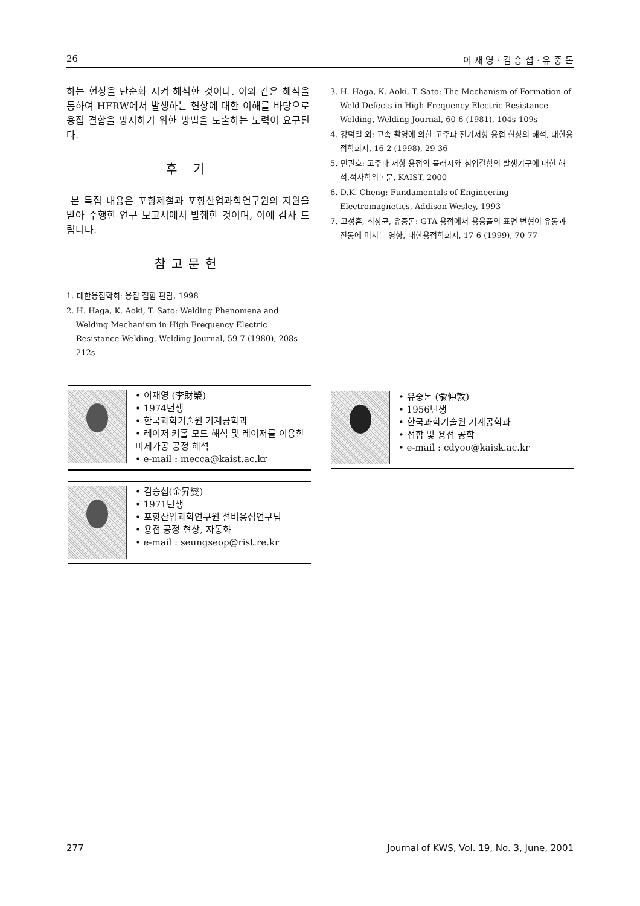26 이 재 영 · 김 승 섭 · 유 중 돈
하는 현상을 단순화 시켜 해석한 것이다. 이와 같은 해석을 통하여 HFRW에서 발생하는 현상에 대한 이해를 바탕으로 용접 결함을 방지하기 위한 방법을 도출하는 노력이 요구된다.
후 기
본 특집 내용은 포항제철과 포항산업과학연구원의 지원을 받아 수행한 연구 보고서에서 발췌한 것이며, 이에 감사 드립니다.
참고문헌
1. 대한용접학회: 용접 접합 편람, 1998
2. H. Haga, K. Aoki, T. Sato: Welding Phenomena and Welding Mechanism in High Frequency Electric Resistance Welding, Welding Journal, 59-7 (1980), 208s-212s
3. H. Haga, K. Aoki, T. Sato: The Mechanism of Formation of Weld Defects in High Frequency Electric Resistance Welding, Welding Journal, 60-6 (1981), 104s-109s
4. 강덕일 외: 고속 촬영에 의한 고주파 전기저항 용접 현상의 해석, 대한용접학회지, 16-2 (1998), 29-36
5. 민관호: 고주파 저항 용접의 플래시와 침입결함의 발생기구에 대한 해석,석사학위논문, KAIST, 2000
6. D.K. Cheng: Fundamentals of Engineering Electromagnetics, Addison-Wesley, 1993
7. 고성훈, 최상균, 유중돈: GTA 용접에서 용융풀의 표면 변형이 유동과 진동에 미치는 영향, 대한용접학회지, 17-6 (1999), 70-77
• 이재영 (李財榮)
• 1974년생
• 한국과학기술원 기계공학과
• 레이저 키홀 모드 해석 및 레이저를 이용한 미세가공 공정 해석
• e-mail : mecca@kaist.ac.kr
• 유중돈 (兪仲敦)
• 1956년생
• 한국과학기술원 기계공학과
• 접합 및 용접 공학
• e-mail : cdyoo@kaisk.ac.kr
• 김승섭(金昇燮)
• 1971년생
• 포항산업과학연구원 설비용접연구팀
• 용접 공정 현상, 자동화
• e-mail : seungseop@rist.re.kr
277 Journal of KWS, Vol. 19, No. 3, June, 2001